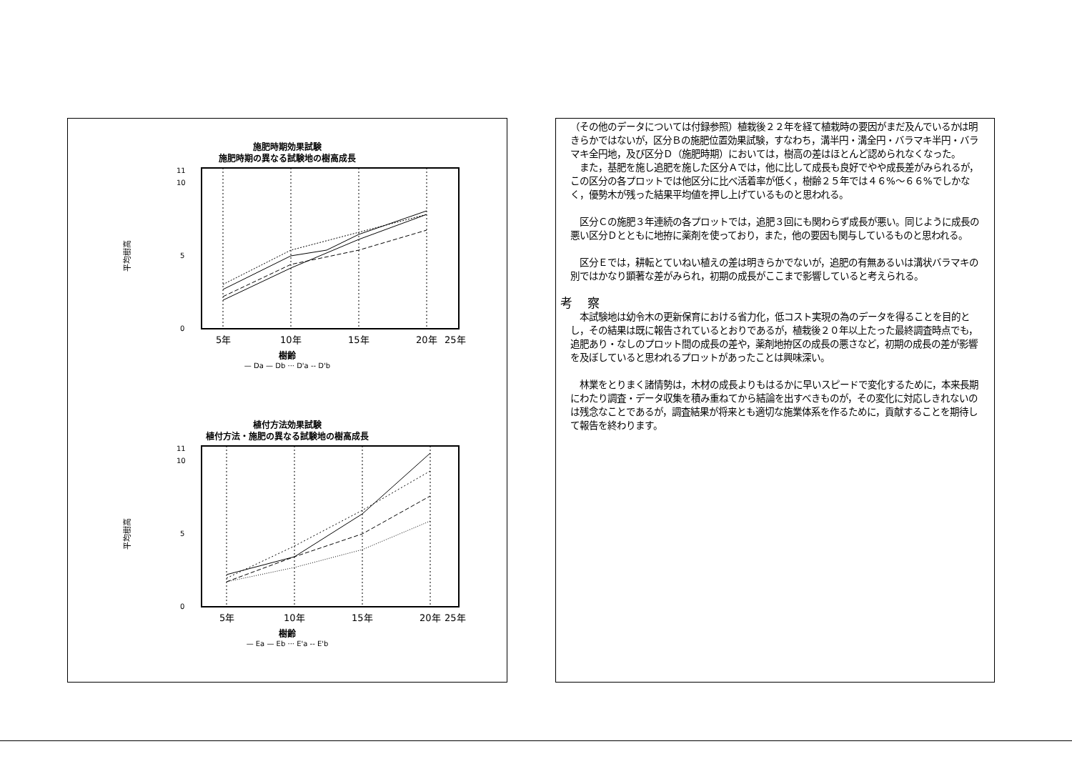施肥時期効果試験
施肥時期の異なる試験地の樹高成長
平均樹高
0
5
10
11
5年
10年
15年
20年
25年
樹齢
— Da — Db ··· D'a -- D'b
植付方法効果試験
植付方法・施肥の異なる試験地の樹高成長
平均樹高
0
5
10
11
5年
10年
15年
20年
25年
樹齢
— Ea — Eb ··· E'a -- E'b
（その他のデータについては付録参照）植栽後２２年を経て植栽時の要因がまだ及んでいるかは明きらかではないが，区分Ｂの施肥位置効果試験，すなわち，溝半円・溝全円・バラマキ半円・バラマキ全円地，及び区分Ｄ（施肥時期）においては，樹高の差はほとんど認められなくなった。
　また，基肥を施し追肥を施した区分Ａでは，他に比して成長も良好でやや成長差がみられるが，この区分の各プロットでは他区分に比べ活着率が低く，樹齢２５年では４６%～６６%でしかなく，優勢木が残った結果平均値を押し上げているものと思われる。
　区分Ｃの施肥３年連続の各プロットでは，追肥３回にも関わらず成長が悪い。同じように成長の悪い区分Ｄとともに地拵に薬剤を使っており，また，他の要因も関与しているものと思われる。
　区分Ｅでは，耕転とていねい植えの差は明きらかでないが，追肥の有無あるいは溝状バラマキの別ではかなり顕著な差がみられ，初期の成長がここまで影響していると考えられる。
考 察
　本試験地は幼令木の更新保育における省力化，低コスト実現の為のデータを得ることを目的とし，その結果は既に報告されているとおりであるが，植栽後２０年以上たった最終調査時点でも，追肥あり・なしのプロット間の成長の差や，薬剤地拵区の成長の悪さなど，初期の成長の差が影響を及ぼしていると思われるプロットがあったことは興味深い。
　林業をとりまく諸情勢は，木材の成長よりもはるかに早いスピードで変化するために，本来長期にわたり調査・データ収集を積み重ねてから結論を出すべきものが，その変化に対応しきれないのは残念なことであるが，調査結果が将来とも適切な施業体系を作るために，貢献することを期待して報告を終わります。